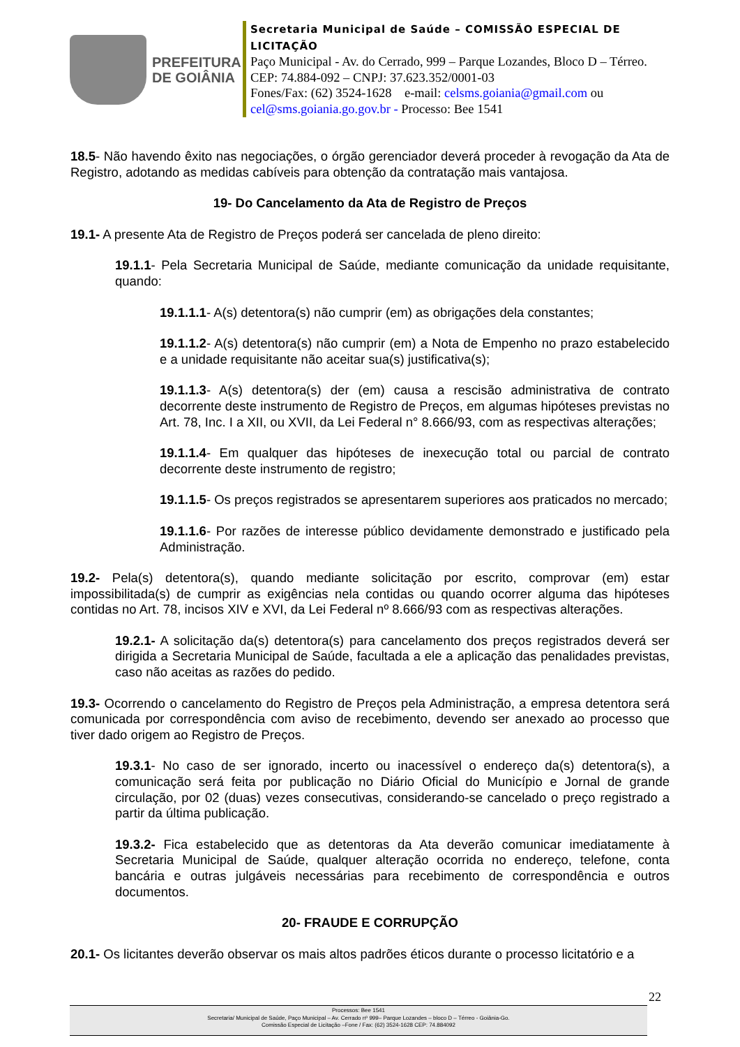PREFEITURA
DE GOIÂNIA
Secretaria Municipal de Saúde – COMISSÃO ESPECIAL DE LICITAÇÃO
Paço Municipal - Av. do Cerrado, 999 – Parque Lozandes, Bloco D – Térreo. CEP: 74.884-092 – CNPJ: 37.623.352/0001-03
Fones/Fax: (62) 3524-1628 e-mail: celsms.goiania@gmail.com ou cel@sms.goiania.go.gov.br - Processo: Bee 1541
18.5- Não havendo êxito nas negociações, o órgão gerenciador deverá proceder à revogação da Ata de Registro, adotando as medidas cabíveis para obtenção da contratação mais vantajosa.
19- Do Cancelamento da Ata de Registro de Preços
19.1- A presente Ata de Registro de Preços poderá ser cancelada de pleno direito:
19.1.1- Pela Secretaria Municipal de Saúde, mediante comunicação da unidade requisitante, quando:
19.1.1.1- A(s) detentora(s) não cumprir (em) as obrigações dela constantes;
19.1.1.2- A(s) detentora(s) não cumprir (em) a Nota de Empenho no prazo estabelecido e a unidade requisitante não aceitar sua(s) justificativa(s);
19.1.1.3- A(s) detentora(s) der (em) causa a rescisão administrativa de contrato decorrente deste instrumento de Registro de Preços, em algumas hipóteses previstas no Art. 78, Inc. I a XII, ou XVII, da Lei Federal n° 8.666/93, com as respectivas alterações;
19.1.1.4- Em qualquer das hipóteses de inexecução total ou parcial de contrato decorrente deste instrumento de registro;
19.1.1.5- Os preços registrados se apresentarem superiores aos praticados no mercado;
19.1.1.6- Por razões de interesse público devidamente demonstrado e justificado pela Administração.
19.2- Pela(s) detentora(s), quando mediante solicitação por escrito, comprovar (em) estar impossibilitada(s) de cumprir as exigências nela contidas ou quando ocorrer alguma das hipóteses contidas no Art. 78, incisos XIV e XVI, da Lei Federal nº 8.666/93 com as respectivas alterações.
19.2.1- A solicitação da(s) detentora(s) para cancelamento dos preços registrados deverá ser dirigida a Secretaria Municipal de Saúde, facultada a ele a aplicação das penalidades previstas, caso não aceitas as razões do pedido.
19.3- Ocorrendo o cancelamento do Registro de Preços pela Administração, a empresa detentora será comunicada por correspondência com aviso de recebimento, devendo ser anexado ao processo que tiver dado origem ao Registro de Preços.
19.3.1- No caso de ser ignorado, incerto ou inacessível o endereço da(s) detentora(s), a comunicação será feita por publicação no Diário Oficial do Município e Jornal de grande circulação, por 02 (duas) vezes consecutivas, considerando-se cancelado o preço registrado a partir da última publicação.
19.3.2- Fica estabelecido que as detentoras da Ata deverão comunicar imediatamente à Secretaria Municipal de Saúde, qualquer alteração ocorrida no endereço, telefone, conta bancária e outras julgáveis necessárias para recebimento de correspondência e outros documentos.
20- FRAUDE E CORRUPÇÃO
20.1- Os licitantes deverão observar os mais altos padrões éticos durante o processo licitatório e a
22
Processos: Bee 1541
Secretaria/ Municipal de Saúde, Paço Municipal – Av. Cerrado nº 999– Parque Lozandes – bloco D – Térreo - Goiânia-Go.
Comissão Especial de Licitação –Fone / Fax: (62) 3524-1628 CEP: 74.884092